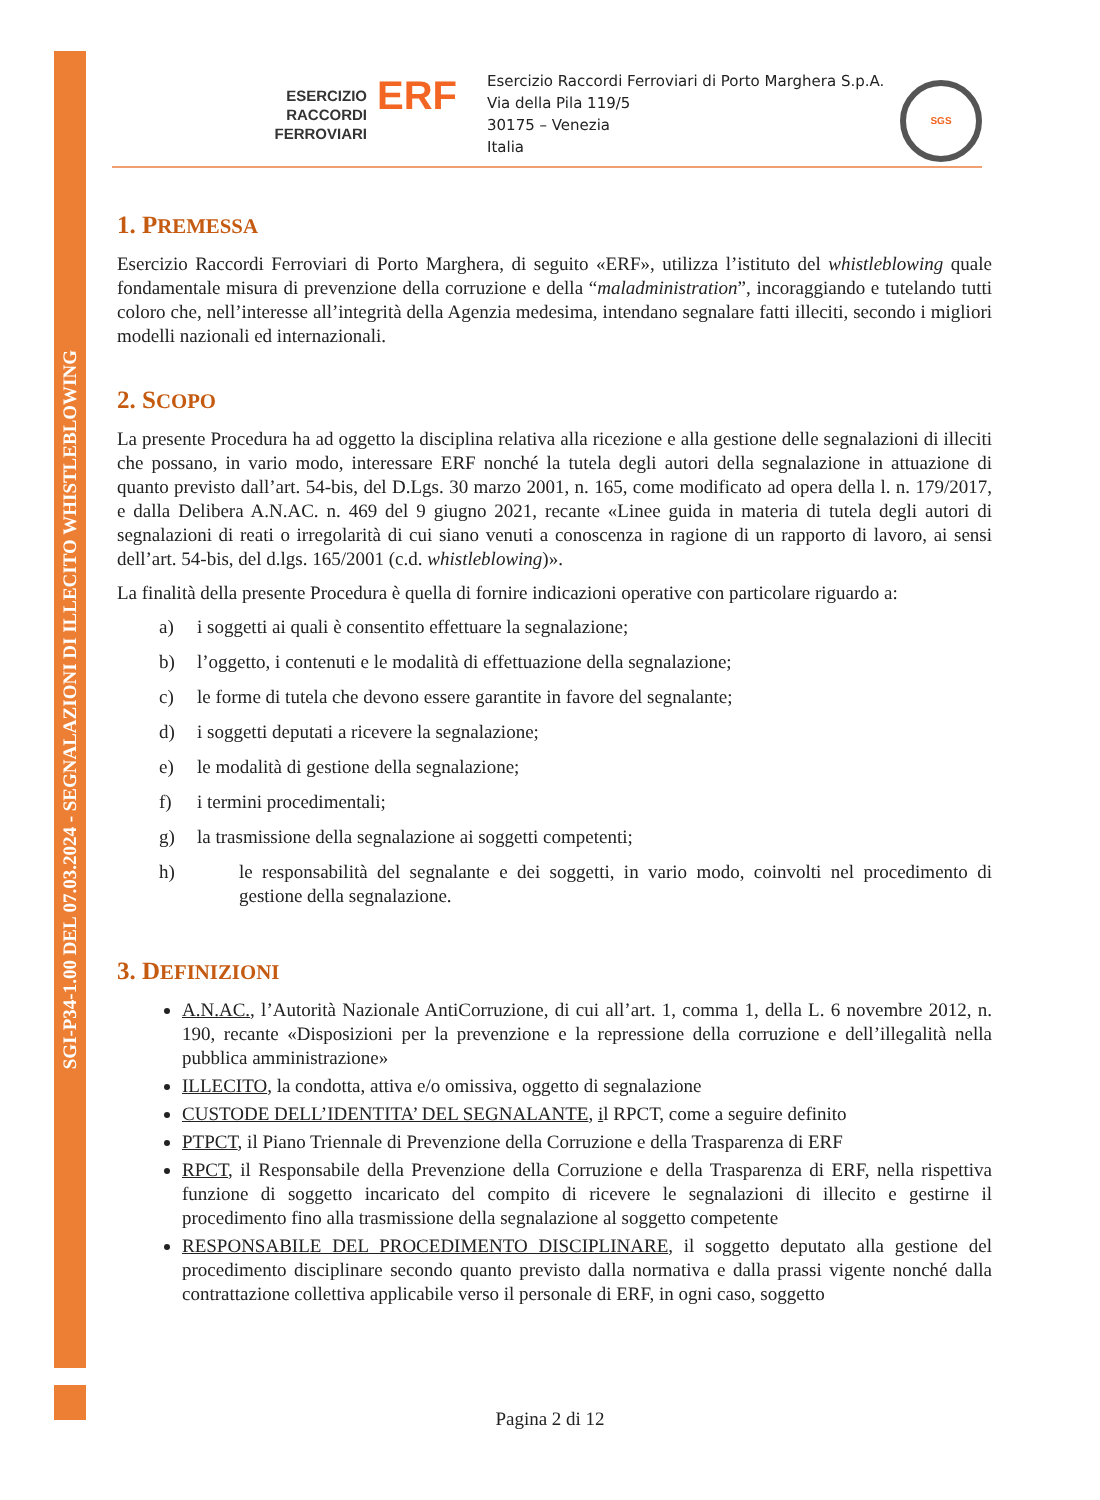SGI-P34-1.00 DEL 07.03.2024 - SEGNALAZIONI DI ILLECITO WHISTLEBLOWING
ESERCIZIO
RACCORDI
FERROVIARI
ERF
Esercizio Raccordi Ferroviari di Porto Marghera S.p.A.
Via della Pila 119/5
30175 – Venezia
Italia
SGS
1. PREMESSA
Esercizio Raccordi Ferroviari di Porto Marghera, di seguito «ERF», utilizza l’istituto del whistleblowing quale fondamentale misura di prevenzione della corruzione e della “maladministration”, incoraggiando e tutelando tutti coloro che, nell’interesse all’integrità della Agenzia medesima, intendano segnalare fatti illeciti, secondo i migliori modelli nazionali ed internazionali.
2. SCOPO
La presente Procedura ha ad oggetto la disciplina relativa alla ricezione e alla gestione delle segnalazioni di illeciti che possano, in vario modo, interessare ERF nonché la tutela degli autori della segnalazione in attuazione di quanto previsto dall’art. 54-bis, del D.Lgs. 30 marzo 2001, n. 165, come modificato ad opera della l. n. 179/2017, e dalla Delibera A.N.AC. n. 469 del 9 giugno 2021, recante «Linee guida in materia di tutela degli autori di segnalazioni di reati o irregolarità di cui siano venuti a conoscenza in ragione di un rapporto di lavoro, ai sensi dell’art. 54-bis, del d.lgs. 165/2001 (c.d. whistleblowing)».
La finalità della presente Procedura è quella di fornire indicazioni operative con particolare riguardo a:
a) i soggetti ai quali è consentito effettuare la segnalazione;
b) l’oggetto, i contenuti e le modalità di effettuazione della segnalazione;
c) le forme di tutela che devono essere garantite in favore del segnalante;
d) i soggetti deputati a ricevere la segnalazione;
e) le modalità di gestione della segnalazione;
f) i termini procedimentali;
g) la trasmissione della segnalazione ai soggetti competenti;
h) le responsabilità del segnalante e dei soggetti, in vario modo, coinvolti nel procedimento di gestione della segnalazione.
3. DEFINIZIONI
A.N.AC., l’Autorità Nazionale AntiCorruzione, di cui all’art. 1, comma 1, della L. 6 novembre 2012, n. 190, recante «Disposizioni per la prevenzione e la repressione della corruzione e dell’illegalità nella pubblica amministrazione»
ILLECITO, la condotta, attiva e/o omissiva, oggetto di segnalazione
CUSTODE DELL’IDENTITA’ DEL SEGNALANTE, il RPCT, come a seguire definito
PTPCT, il Piano Triennale di Prevenzione della Corruzione e della Trasparenza di ERF
RPCT, il Responsabile della Prevenzione della Corruzione e della Trasparenza di ERF, nella rispettiva funzione di soggetto incaricato del compito di ricevere le segnalazioni di illecito e gestirne il procedimento fino alla trasmissione della segnalazione al soggetto competente
RESPONSABILE DEL PROCEDIMENTO DISCIPLINARE, il soggetto deputato alla gestione del procedimento disciplinare secondo quanto previsto dalla normativa e dalla prassi vigente nonché dalla contrattazione collettiva applicabile verso il personale di ERF, in ogni caso, soggetto
Pagina 2 di 12